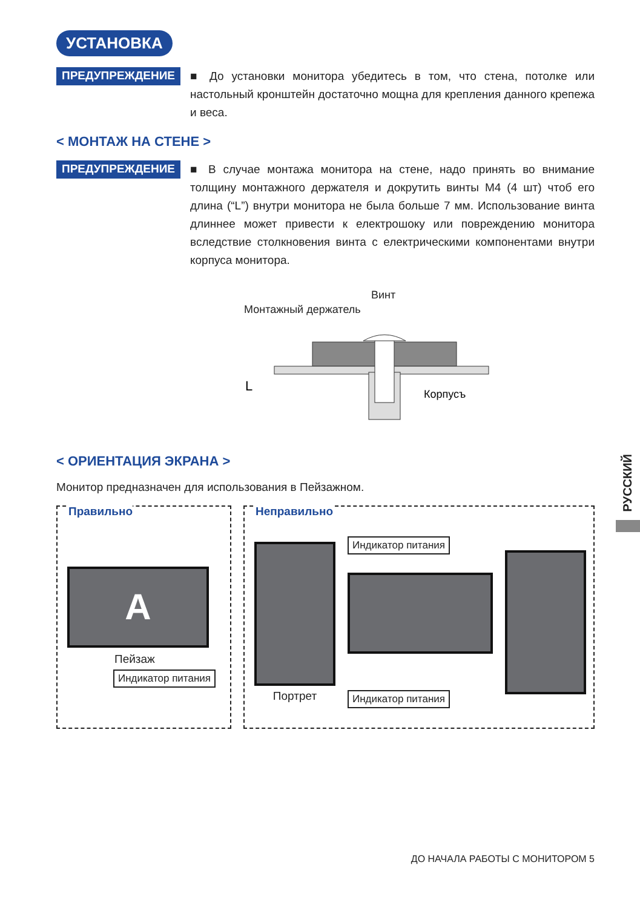УСТАНОВКА
ПРЕДУПРЕЖДЕНИЕ
■ До установки монитора убедитесь в том, что стена, потолке или настольный кронштейн достаточно мощна для крепления данного крепежа и веса.
< МОНТАЖ НА СТЕНЕ >
ПРЕДУПРЕЖДЕНИЕ
■ В случае монтажа монитора на стене, надо принять во внимание толщину монтажного держателя и докрутить винты M4 (4 шт) чтоб его длина (“L”) внутри монитора не была больше 7 мм. Использование винта длиннее может привести к електрошоку или повреждению монитора вследствие столкновения винта с електрическими компонентами внутри корпуса монитора.
Винт
Монтажный держатель
L
Корпусъ
< ОРИЕНТАЦИЯ ЭКРАНА >
Монитор предназначен для использования в Пейзажном.
Правильно
A
Пейзаж
Индикатор питания
Неправильно
Портрет
Индикатор питания
Индикатор питания
РУССКИЙ
ДО НАЧАЛА РАБОТЫ С МОНИТОРОМ 5